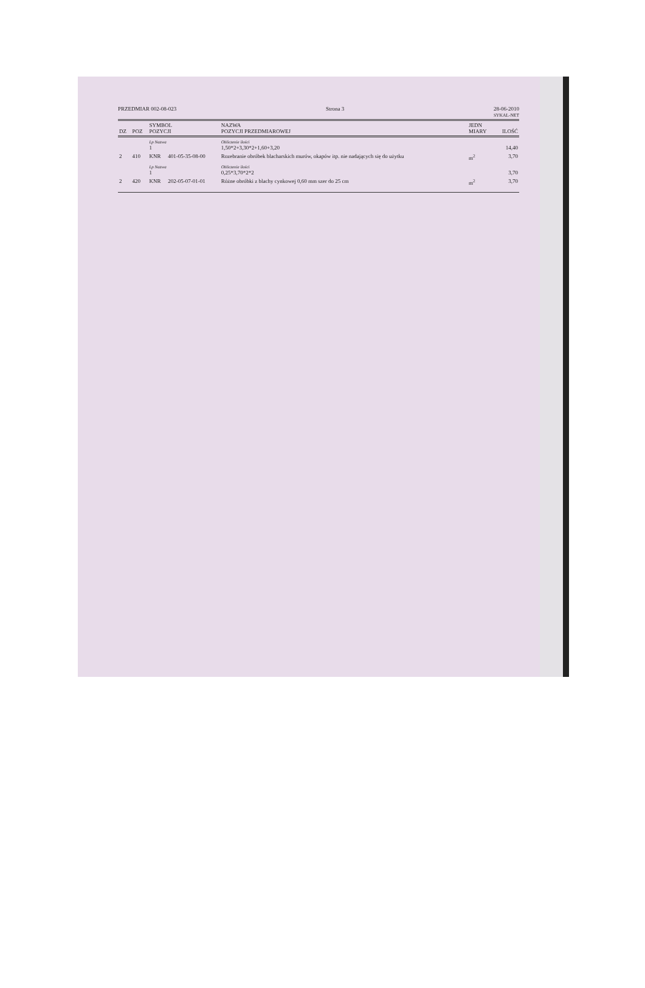PRZEDMIAR 002-08-023 Strona 3 28-06-2010
SYKAL-NET
| DZ | POZ | SYMBOL POZYCJI | | NAZWA POZYCJI PRZEDMIAROWEJ | JEDN MIARY | ILOŚĆ |
| --- | --- | --- | --- | --- | --- | --- |
| | | Lp Nazwa 1 | | Obliczenie ilości 1,50*2+3,30*2+1,60+3,20 | | 14,40 |
| 2 | 410 | KNR | 401-05-35-08-00 | Rozebranie obróbek blacharskich murów, okapów itp. nie nadających się do użytku | m<sup>2</sup> | 3,70 |
| | | Lp Nazwa 1 | | Obliczenie ilości 0,25*3,70*2*2 | | 3,70 |
| 2 | 420 | KNR | 202-05-07-01-01 | Różne obróbki z blachy cynkowej 0,60 mm szer do 25 cm | m<sup>2</sup> | 3,70 |